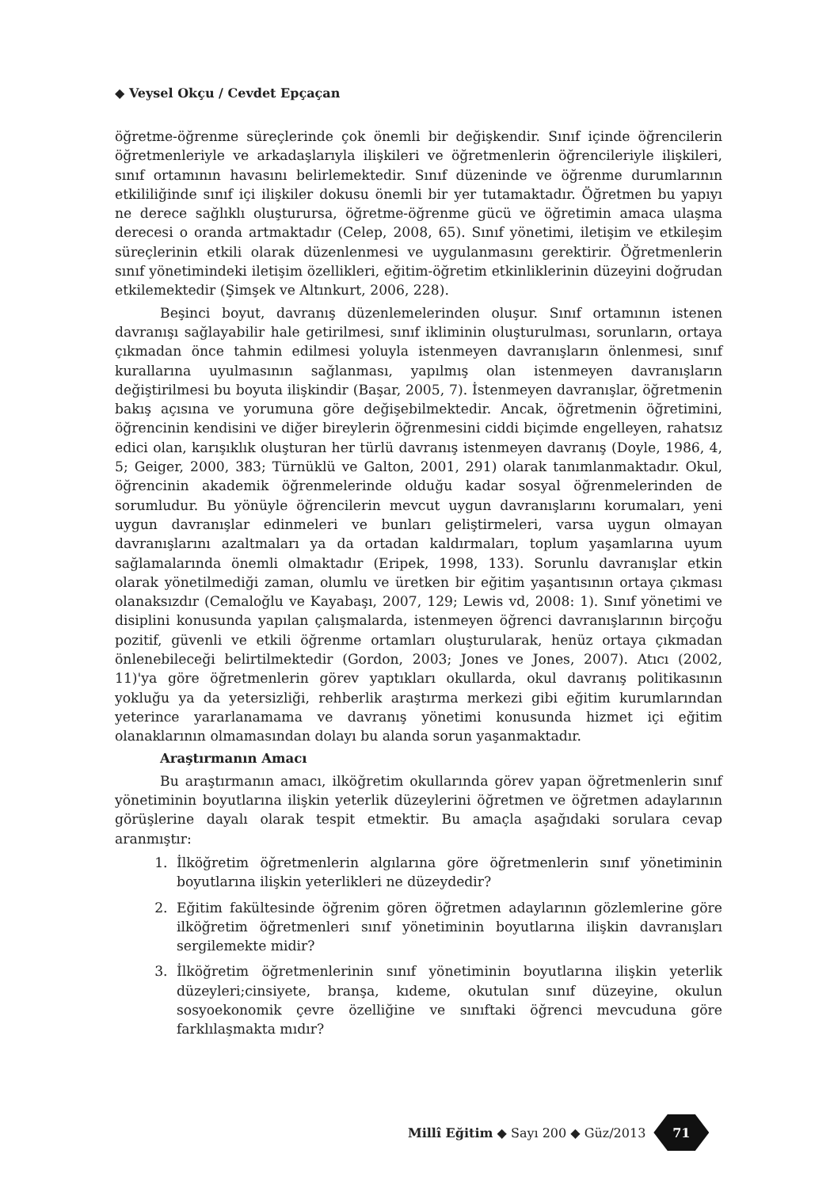◆ Veysel Okçu / Cevdet Epçaçan
öğretme-öğrenme süreçlerinde çok önemli bir değişkendir. Sınıf içinde öğrencilerin öğretmenleriyle ve arkadaşlarıyla ilişkileri ve öğretmenlerin öğrencileriyle ilişkileri, sınıf ortamının havasını belirlemektedir. Sınıf düzeninde ve öğrenme durumlarının etkililiğinde sınıf içi ilişkiler dokusu önemli bir yer tutamaktadır. Öğretmen bu yapıyı ne derece sağlıklı oluşturursa, öğretme-öğrenme gücü ve öğretimin amaca ulaşma derecesi o oranda artmaktadır (Celep, 2008, 65). Sınıf yönetimi, iletişim ve etkileşim süreçlerinin etkili olarak düzenlenmesi ve uygulanmasını gerektirir. Öğretmenlerin sınıf yönetimindeki iletişim özellikleri, eğitim-öğretim etkinliklerinin düzeyini doğrudan etkilemektedir (Şimşek ve Altınkurt, 2006, 228).
Beşinci boyut, davranış düzenlemelerinden oluşur. Sınıf ortamının istenen davranışı sağlayabilir hale getirilmesi, sınıf ikliminin oluşturulması, sorunların, ortaya çıkmadan önce tahmin edilmesi yoluyla istenmeyen davranışların önlenmesi, sınıf kurallarına uyulmasının sağlanması, yapılmış olan istenmeyen davranışların değiştirilmesi bu boyuta ilişkindir (Başar, 2005, 7). İstenmeyen davranışlar, öğretmenin bakış açısına ve yorumuna göre değişebilmektedir. Ancak, öğretmenin öğretimini, öğrencinin kendisini ve diğer bireylerin öğrenmesini ciddi biçimde engelleyen, rahatsız edici olan, karışıklık oluşturan her türlü davranış istenmeyen davranış (Doyle, 1986, 4, 5; Geiger, 2000, 383; Türnüklü ve Galton, 2001, 291) olarak tanımlanmaktadır. Okul, öğrencinin akademik öğrenmelerinde olduğu kadar sosyal öğrenmelerinden de sorumludur. Bu yönüyle öğrencilerin mevcut uygun davranışlarını korumaları, yeni uygun davranışlar edinmeleri ve bunları geliştirmeleri, varsa uygun olmayan davranışlarını azaltmaları ya da ortadan kaldırmaları, toplum yaşamlarına uyum sağlamalarında önemli olmaktadır (Eripek, 1998, 133). Sorunlu davranışlar etkin olarak yönetilmediği zaman, olumlu ve üretken bir eğitim yaşantısının ortaya çıkması olanaksızdır (Cemaloğlu ve Kayabaşı, 2007, 129; Lewis vd, 2008: 1). Sınıf yönetimi ve disiplini konusunda yapılan çalışmalarda, istenmeyen öğrenci davranışlarının birçoğu pozitif, güvenli ve etkili öğrenme ortamları oluşturularak, henüz ortaya çıkmadan önlenebileceği belirtilmektedir (Gordon, 2003; Jones ve Jones, 2007). Atıcı (2002, 11)'ya göre öğretmenlerin görev yaptıkları okullarda, okul davranış politikasının yokluğu ya da yetersizliği, rehberlik araştırma merkezi gibi eğitim kurumlarından yeterince yararlanamama ve davranış yönetimi konusunda hizmet içi eğitim olanaklarının olmamasından dolayı bu alanda sorun yaşanmaktadır.
Araştırmanın Amacı
Bu araştırmanın amacı, ilköğretim okullarında görev yapan öğretmenlerin sınıf yönetiminin boyutlarına ilişkin yeterlik düzeylerini öğretmen ve öğretmen adaylarının görüşlerine dayalı olarak tespit etmektir. Bu amaçla aşağıdaki sorulara cevap aranmıştır:
1. İlköğretim öğretmenlerin algılarına göre öğretmenlerin sınıf yönetiminin boyutlarına ilişkin yeterlikleri ne düzeydedir?
2. Eğitim fakültesinde öğrenim gören öğretmen adaylarının gözlemlerine göre ilköğretim öğretmenleri sınıf yönetiminin boyutlarına ilişkin davranışları sergilemekte midir?
3. İlköğretim öğretmenlerinin sınıf yönetiminin boyutlarına ilişkin yeterlik düzeyleri;cinsiyete, branşa, kıdeme, okutulan sınıf düzeyine, okulun sosyoekonomik çevre özelliğine ve sınıftaki öğrenci mevcuduna göre farklılaşmakta mıdır?
Millî Eğitim ◆ Sayı 200 ◆ Güz/2013
71